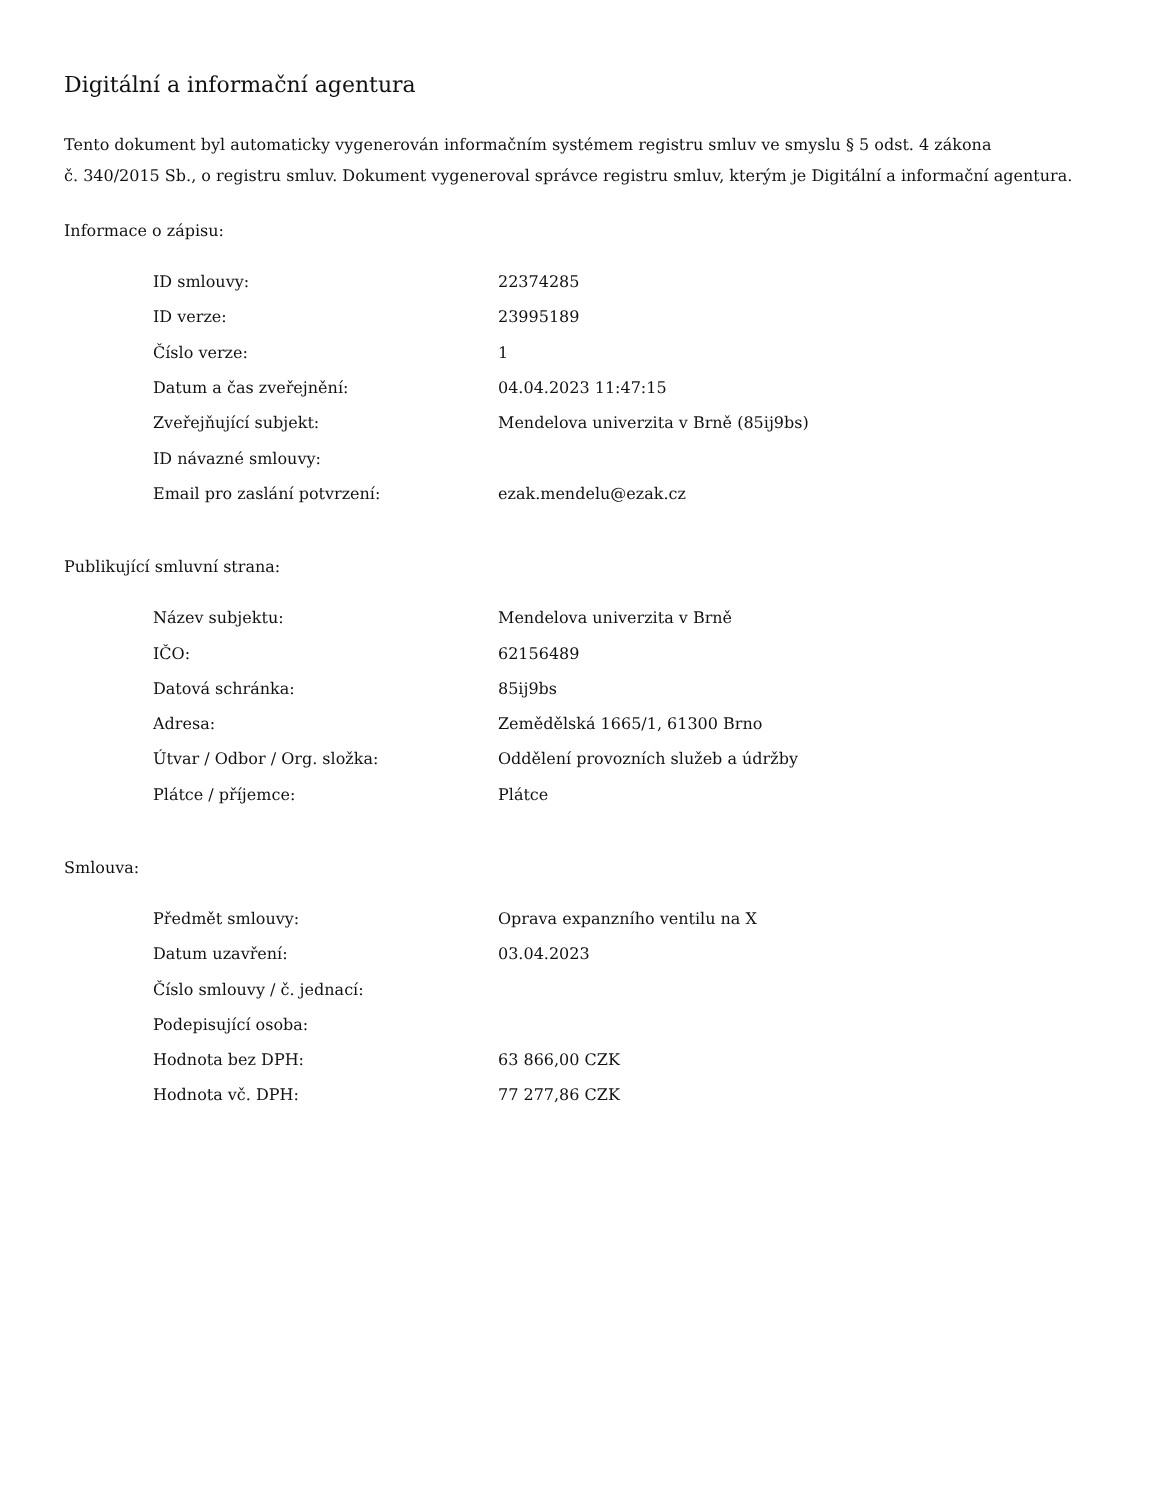Digitální a informační agentura
Tento dokument byl automaticky vygenerován informačním systémem registru smluv ve smyslu § 5 odst. 4 zákona
č. 340/2015 Sb., o registru smluv. Dokument vygeneroval správce registru smluv, kterým je Digitální a informační agentura.
Informace o zápisu:
| ID smlouvy: | 22374285 |
| ID verze: | 23995189 |
| Číslo verze: | 1 |
| Datum a čas zveřejnění: | 04.04.2023 11:47:15 |
| Zveřejňující subjekt: | Mendelova univerzita v Brně (85ij9bs) |
| ID návazné smlouvy: | |
| Email pro zaslání potvrzení: | ezak.mendelu@ezak.cz |
Publikující smluvní strana:
| Název subjektu: | Mendelova univerzita v Brně |
| IČO: | 62156489 |
| Datová schránka: | 85ij9bs |
| Adresa: | Zemědělská 1665/1, 61300 Brno |
| Útvar / Odbor / Org. složka: | Oddělení provozních služeb a údržby |
| Plátce / příjemce: | Plátce |
Smlouva:
| Předmět smlouvy: | Oprava expanzního ventilu na X |
| Datum uzavření: | 03.04.2023 |
| Číslo smlouvy / č. jednací: | |
| Podepisující osoba: | |
| Hodnota bez DPH: | 63 866,00 CZK |
| Hodnota vč. DPH: | 77 277,86 CZK |